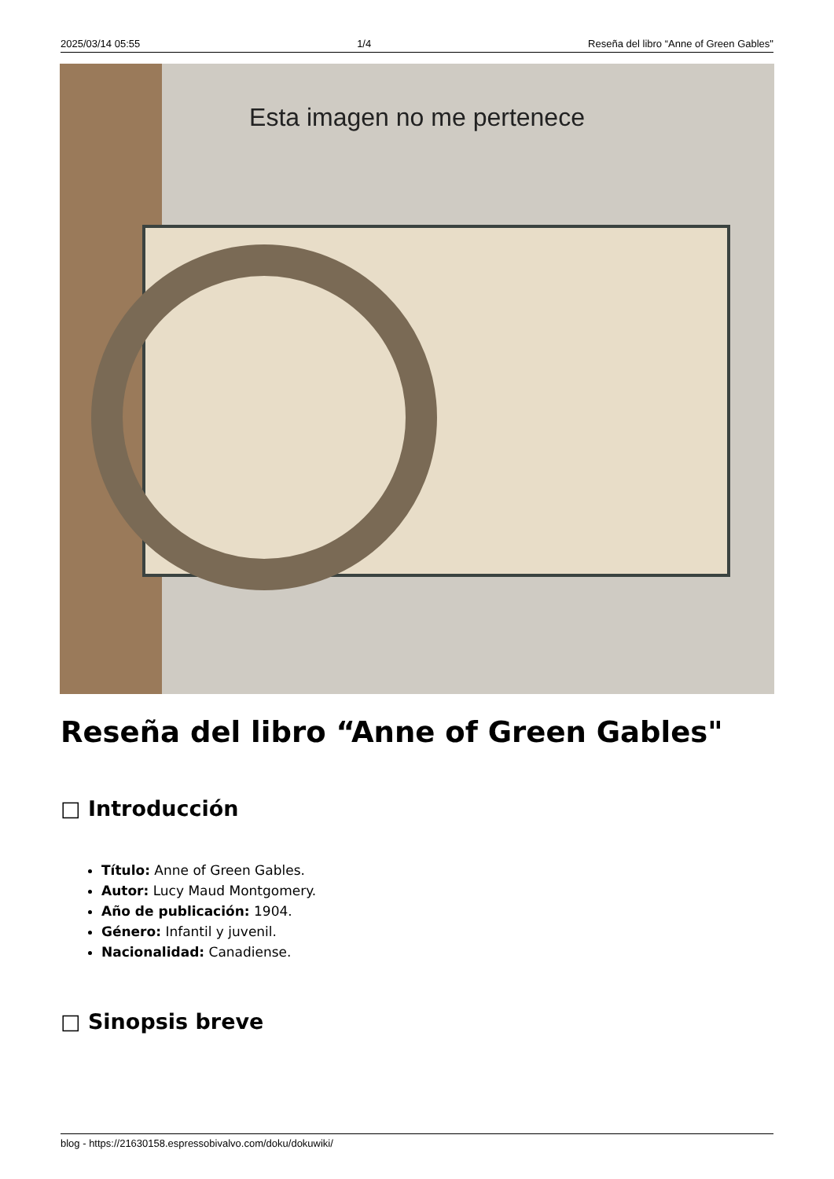2025/03/14 05:55 1/4 Reseña del libro “Anne of Green Gables"
Esta imagen no me pertenece
Reseña del libro “Anne of Green Gables"
□ Introducción
Título: Anne of Green Gables.
Autor: Lucy Maud Montgomery.
Año de publicación: 1904.
Género: Infantil y juvenil.
Nacionalidad: Canadiense.
□ Sinopsis breve
blog - https://21630158.espressobivalvo.com/doku/dokuwiki/